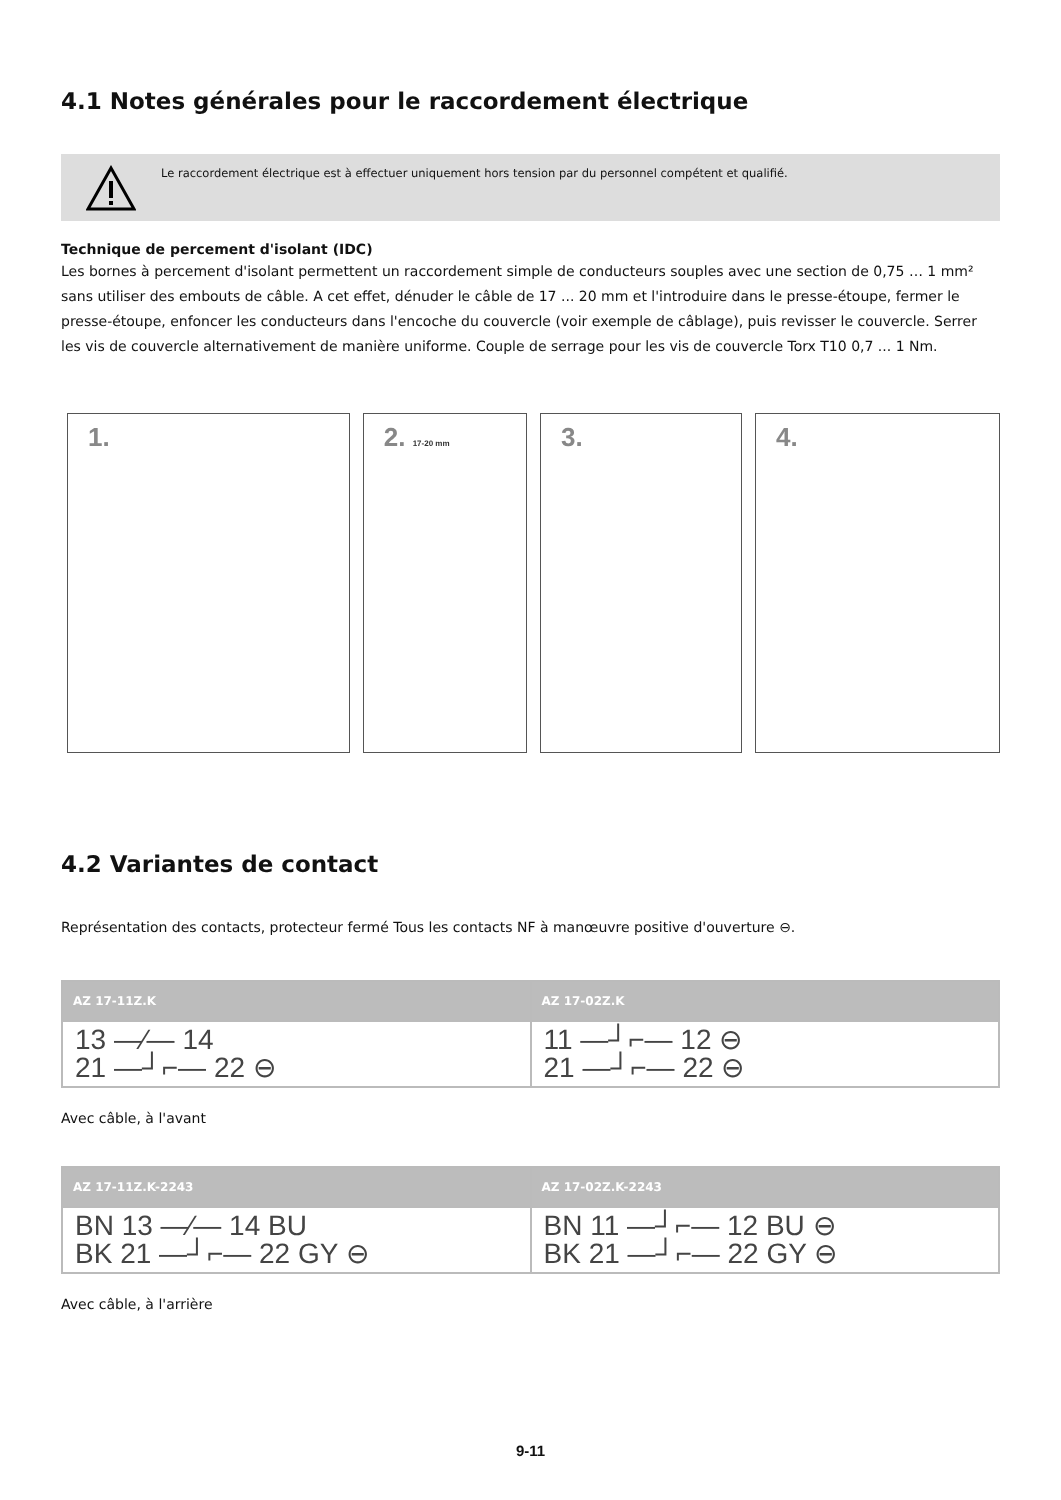4.1 Notes générales pour le raccordement électrique
Le raccordement électrique est à effectuer uniquement hors tension par du personnel compétent et qualifié.
Technique de percement d'isolant (IDC)
Les bornes à percement d'isolant permettent un raccordement simple de conducteurs souples avec une section de 0,75 … 1 mm² sans utiliser des embouts de câble. A cet effet, dénuder le câble de 17 ... 20 mm et l'introduire dans le presse-étoupe, fermer le presse-étoupe, enfoncer les conducteurs dans l'encoche du couvercle (voir exemple de câblage), puis revisser le couvercle. Serrer les vis de couvercle alternativement de manière uniforme. Couple de serrage pour les vis de couvercle Torx T10 0,7 ... 1 Nm.
1. 2. 17-20 mm
3. 4.
4.2 Variantes de contact
Représentation des contacts, protecteur fermé Tous les contacts NF à manœuvre positive d'ouverture ⊖.
| AZ 17-11Z.K | AZ 17-02Z.K |
| --- | --- |
| 13 —⁄— 14 21 —┘⌐— 22 ⊖ | 11 —┘⌐— 12 ⊖ 21 —┘⌐— 22 ⊖ |
Avec câble, à l'avant
| AZ 17-11Z.K-2243 | AZ 17-02Z.K-2243 |
| --- | --- |
| BN 13 —⁄— 14 BU BK 21 —┘⌐— 22 GY ⊖ | BN 11 —┘⌐— 12 BU ⊖ BK 21 —┘⌐— 22 GY ⊖ |
Avec câble, à l'arrière
9-11